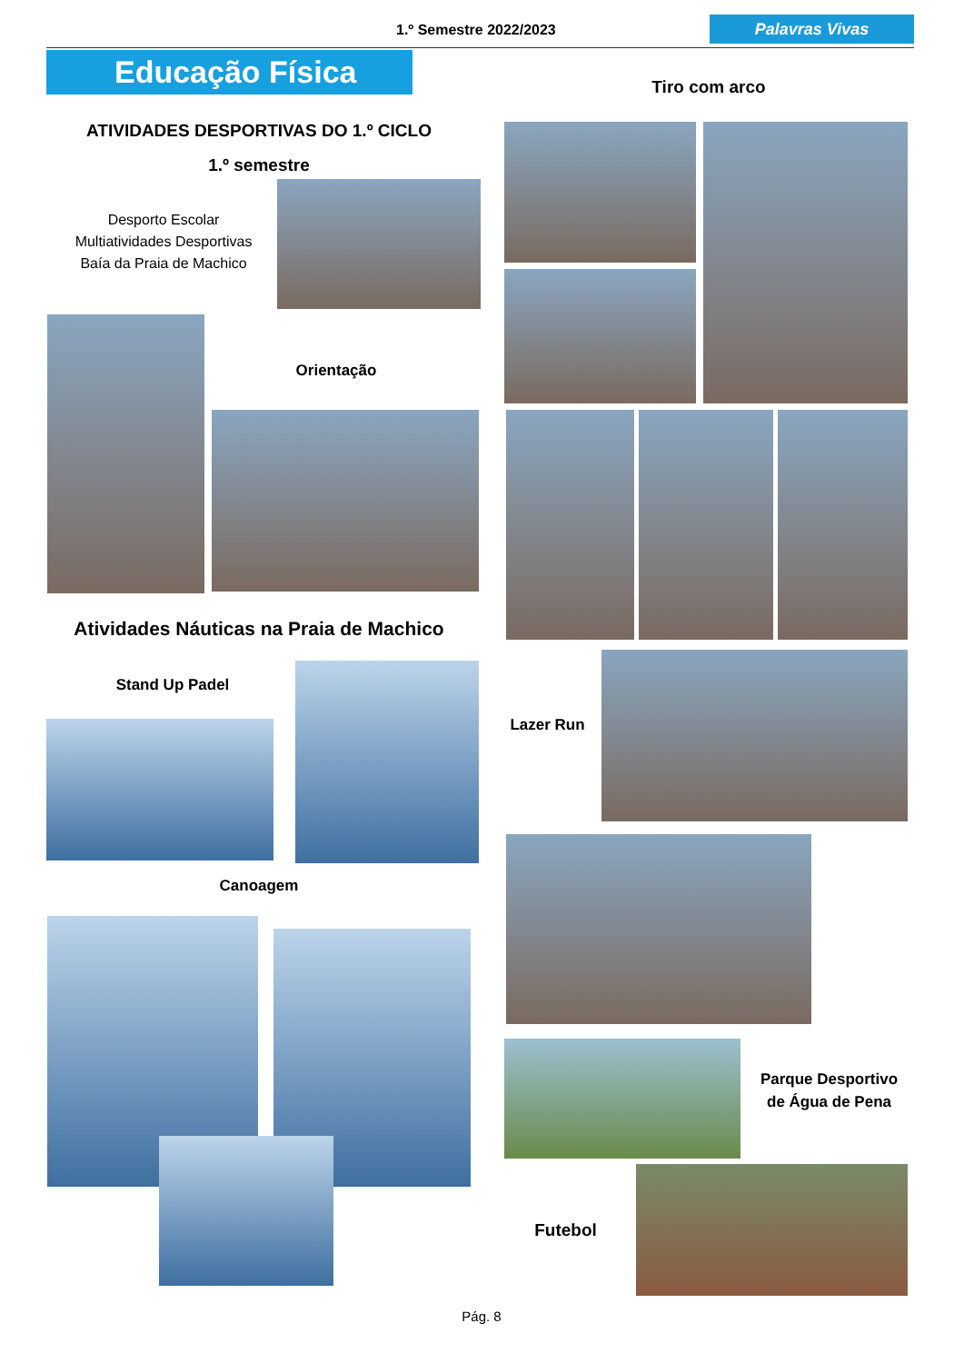1.º Semestre 2022/2023 Palavras Vivas
Educação Física
ATIVIDADES DESPORTIVAS DO 1.º CICLO
1.º semestre
Desporto Escolar
Multiatividades Desportivas
Baía da Praia de Machico
Orientação
Atividades Náuticas na Praia de Machico
Stand Up Padel
Canoagem
Tiro com arco
Lazer Run
Parque Desportivo de Água de Pena
Futebol
Pág. 8